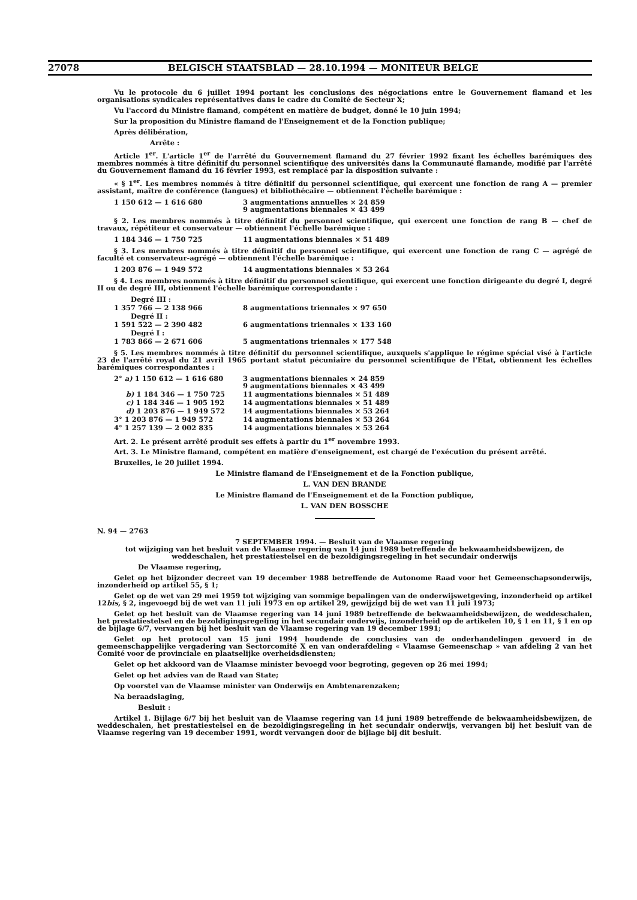27078 BELGISCH STAATSBLAD — 28.10.1994 — MONITEUR BELGE
Vu le protocole du 6 juillet 1994 portant les conclusions des négociations entre le Gouvernement flamand et les organisations syndicales représentatives dans le cadre du Comité de Secteur X;
Vu l'accord du Ministre flamand, compétent en matière de budget, donné le 10 juin 1994;
Sur la proposition du Ministre flamand de l'Enseignement et de la Fonction publique;
Après délibération,
Arrête :
Article 1<sup>er</sup>. L'article 1<sup>er</sup> de l'arrêté du Gouvernement flamand du 27 février 1992 fixant les échelles barémiques des membres nommés à titre définitif du personnel scientifique des universités dans la Communauté flamande, modifié par l'arrêté du Gouvernement flamand du 16 février 1993, est remplacé par la disposition suivante :
« § 1<sup>er</sup>. Les membres nommés à titre définitif du personnel scientifique, qui exercent une fonction de rang A — premier assistant, maître de conférence (langues) et bibliothécaire — obtiennent l'échelle barémique :
| 1 150 612 — 1 616 680 | 3 augmentations annuelles × 24 859 9 augmentations biennales × 43 499 |
§ 2. Les membres nommés à titre définitif du personnel scientifique, qui exercent une fonction de rang B — chef de travaux, répétiteur et conservateur — obtiennent l'échelle barémique :
| 1 184 346 — 1 750 725 | 11 augmentations biennales × 51 489 |
§ 3. Les membres nommés à titre définitif du personnel scientifique, qui exercent une fonction de rang C — agrégé de faculté et conservateur-agrégé — obtiennent l'échelle barémique :
| 1 203 876 — 1 949 572 | 14 augmentations biennales × 53 264 |
§ 4. Les membres nommés à titre définitif du personnel scientifique, qui exercent une fonction dirigeante du degré I, degré II ou de degré III, obtiennent l'échelle barémique correspondante :
| Degré III : | |
| 1 357 766 — 2 138 966 | 8 augmentations triennales × 97 650 |
| Degré II : | |
| 1 591 522 — 2 390 482 | 6 augmentations triennales × 133 160 |
| Degré I : | |
| 1 783 866 — 2 671 606 | 5 augmentations triennales × 177 548 |
§ 5. Les membres nommés à titre définitif du personnel scientifique, auxquels s'applique le régime spécial visé à l'article 23 de l'arrêté royal du 21 avril 1965 portant statut pécuniaire du personnel scientifique de l'Etat, obtiennent les échelles barémiques correspondantes :
| 2° a) 1 150 612 — 1 616 680 | 3 augmentations biennales × 24 859 9 augmentations biennales × 43 499 |
| b) 1 184 346 — 1 750 725 | 11 augmentations biennales × 51 489 |
| c) 1 184 346 — 1 905 192 | 14 augmentations biennales × 51 489 |
| d) 1 203 876 — 1 949 572 | 14 augmentations biennales × 53 264 |
| 3° 1 203 876 — 1 949 572 | 14 augmentations biennales × 53 264 |
| 4° 1 257 139 — 2 002 835 | 14 augmentations biennales × 53 264 |
Art. 2. Le présent arrêté produit ses effets à partir du 1<sup>er</sup> novembre 1993.
Art. 3. Le Ministre flamand, compétent en matière d'enseignement, est chargé de l'exécution du présent arrêté.
Bruxelles, le 20 juillet 1994.
Le Ministre flamand de l'Enseignement et de la Fonction publique,
L. VAN DEN BRANDE
Le Ministre flamand de l'Enseignement et de la Fonction publique,
L. VAN DEN BOSSCHE
N. 94 — 2763
7 SEPTEMBER 1994. — Besluit van de Vlaamse regering
tot wijziging van het besluit van de Vlaamse regering van 14 juni 1989 betreffende de bekwaamheidsbewijzen, de weddeschalen, het prestatiestelsel en de bezoldigingsregeling in het secundair onderwijs
De Vlaamse regering,
Gelet op het bijzonder decreet van 19 december 1988 betreffende de Autonome Raad voor het Gemeenschapsonderwijs, inzonderheid op artikel 55, § 1;
Gelet op de wet van 29 mei 1959 tot wijziging van sommige bepalingen van de onderwijswetgeving, inzonderheid op artikel 12bis, § 2, ingevoegd bij de wet van 11 juli 1973 en op artikel 29, gewijzigd bij de wet van 11 juli 1973;
Gelet op het besluit van de Vlaamse regering van 14 juni 1989 betreffende de bekwaamheidsbewijzen, de weddeschalen, het prestatiestelsel en de bezoldigingsregeling in het secundair onderwijs, inzonderheid op de artikelen 10, § 1 en 11, § 1 en op de bijlage 6/7, vervangen bij het besluit van de Vlaamse regering van 19 december 1991;
Gelet op het protocol van 15 juni 1994 houdende de conclusies van de onderhandelingen gevoerd in de gemeenschappelijke vergadering van Sectorcomité X en van onderafdeling « Vlaamse Gemeenschap » van afdeling 2 van het Comité voor de provinciale en plaatselijke overheidsdiensten;
Gelet op het akkoord van de Vlaamse minister bevoegd voor begroting, gegeven op 26 mei 1994;
Gelet op het advies van de Raad van State;
Op voorstel van de Vlaamse minister van Onderwijs en Ambtenarenzaken;
Na beraadslaging,
Besluit :
Artikel 1. Bijlage 6/7 bij het besluit van de Vlaamse regering van 14 juni 1989 betreffende de bekwaamheidsbewijzen, de weddeschalen, het prestatiestelsel en de bezoldigingsregeling in het secundair onderwijs, vervangen bij het besluit van de Vlaamse regering van 19 december 1991, wordt vervangen door de bijlage bij dit besluit.